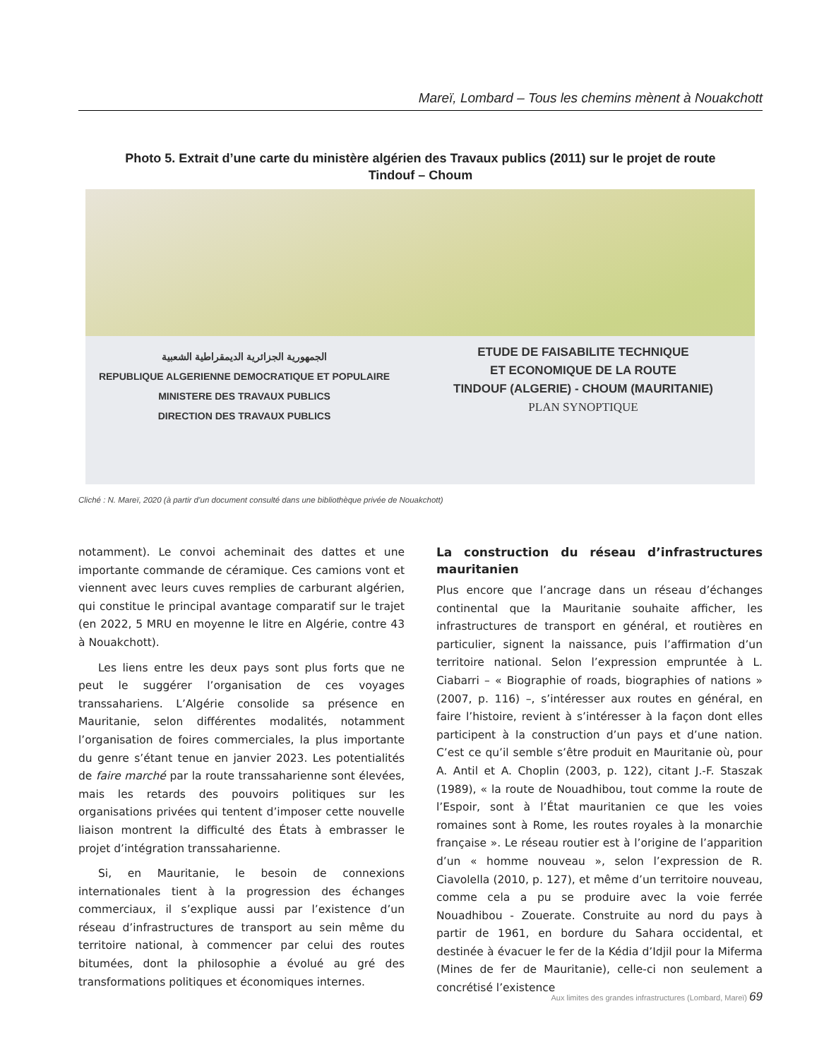Mareï, Lombard – Tous les chemins mènent à Nouakchott
Photo 5. Extrait d’une carte du ministère algérien des Travaux publics (2011) sur le projet de route
Tindouf – Choum
الجمهورية الجزائرية الديمقراطية الشعبية
REPUBLIQUE ALGERIENNE DEMOCRATIQUE ET POPULAIRE
MINISTERE DES TRAVAUX PUBLICS
DIRECTION DES TRAVAUX PUBLICS
ETUDE DE FAISABILITE TECHNIQUE
ET ECONOMIQUE DE LA ROUTE
TINDOUF (ALGERIE) - CHOUM (MAURITANIE)
PLAN SYNOPTIQUE
Cliché : N. Mareï, 2020 (à partir d’un document consulté dans une bibliothèque privée de Nouakchott)
notamment). Le convoi acheminait des dattes et une importante commande de céramique. Ces camions vont et viennent avec leurs cuves remplies de carburant algérien, qui constitue le principal avantage comparatif sur le trajet (en 2022, 5 MRU en moyenne le litre en Algérie, contre 43 à Nouakchott).
Les liens entre les deux pays sont plus forts que ne peut le suggérer l’organisation de ces voyages transsahariens. L’Algérie consolide sa présence en Mauritanie, selon différentes modalités, notamment l’organisation de foires commerciales, la plus importante du genre s’étant tenue en janvier 2023. Les potentialités de faire marché par la route transsaharienne sont élevées, mais les retards des pouvoirs politiques sur les organisations privées qui tentent d’imposer cette nouvelle liaison montrent la difficulté des États à embrasser le projet d’intégration transsaharienne.
Si, en Mauritanie, le besoin de connexions internationales tient à la progression des échanges commerciaux, il s’explique aussi par l’existence d’un réseau d’infrastructures de transport au sein même du territoire national, à commencer par celui des routes bitumées, dont la philosophie a évolué au gré des transformations politiques et économiques internes.
La construction du réseau d’infrastructures mauritanien
Plus encore que l’ancrage dans un réseau d’échanges continental que la Mauritanie souhaite afficher, les infrastructures de transport en général, et routières en particulier, signent la naissance, puis l’affirmation d’un territoire national. Selon l’expression empruntée à L. Ciabarri – « Biographie of roads, biographies of nations » (2007, p. 116) –, s’intéresser aux routes en général, en faire l’histoire, revient à s’intéresser à la façon dont elles participent à la construction d’un pays et d’une nation. C’est ce qu’il semble s’être produit en Mauritanie où, pour A. Antil et A. Choplin (2003, p. 122), citant J.-F. Staszak (1989), « la route de Nouadhibou, tout comme la route de l’Espoir, sont à l’État mauritanien ce que les voies romaines sont à Rome, les routes royales à la monarchie française ». Le réseau routier est à l’origine de l’apparition d’un « homme nouveau », selon l’expression de R. Ciavolella (2010, p. 127), et même d’un territoire nouveau, comme cela a pu se produire avec la voie ferrée Nouadhibou - Zouerate. Construite au nord du pays à partir de 1961, en bordure du Sahara occidental, et destinée à évacuer le fer de la Kédia d’Idjil pour la Miferma (Mines de fer de Mauritanie), celle-ci non seulement a concrétisé l’existence
Aux limites des grandes infrastructures (Lombard, Mareï) 69